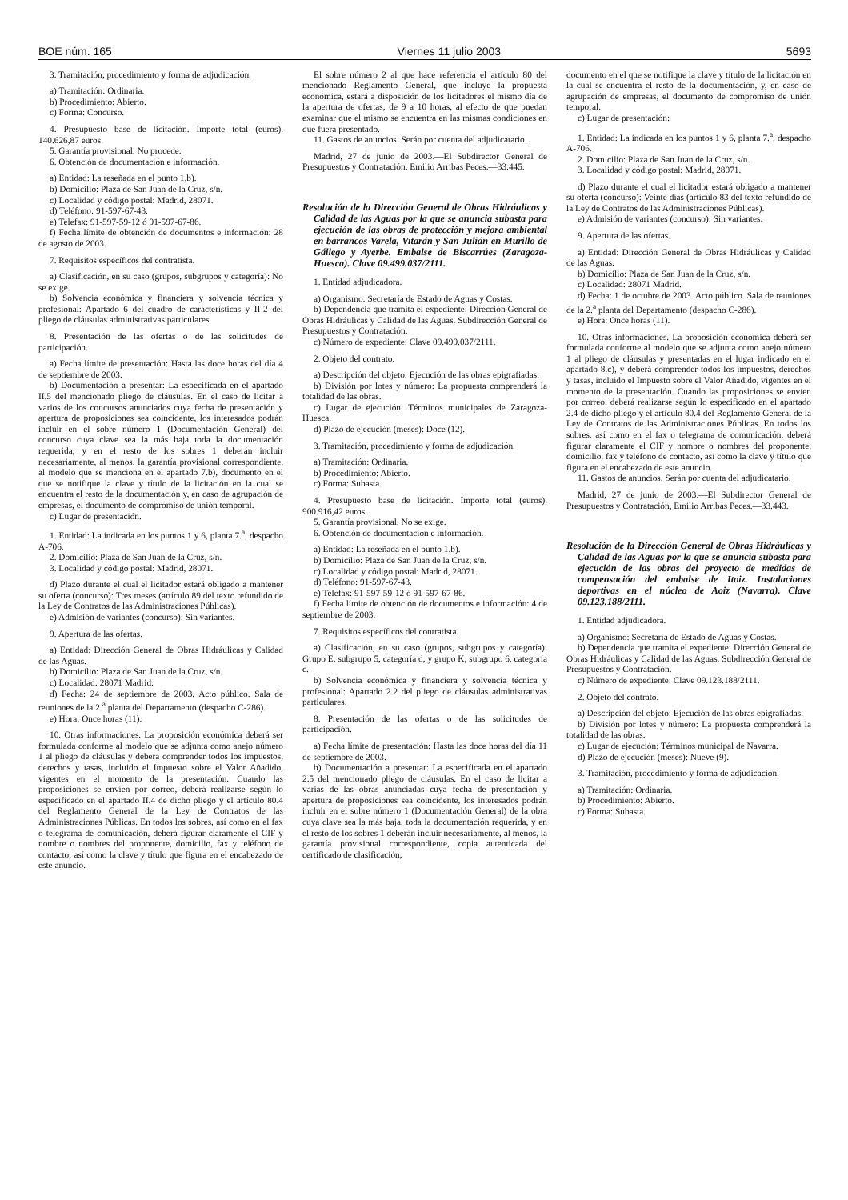BOE núm. 165 Viernes 11 julio 2003 5693
3. Tramitación, procedimiento y forma de adjudicación.
a) Tramitación: Ordinaria.
b) Procedimiento: Abierto.
c) Forma: Concurso.
4. Presupuesto base de licitación. Importe total (euros). 140.626,87 euros.
5. Garantía provisional. No procede.
6. Obtención de documentación e información.
a) Entidad: La reseñada en el punto 1.b).
b) Domicilio: Plaza de San Juan de la Cruz, s/n.
c) Localidad y código postal: Madrid, 28071.
d) Teléfono: 91-597-67-43.
e) Telefax: 91-597-59-12 ó 91-597-67-86.
f) Fecha límite de obtención de documentos e información: 28 de agosto de 2003.
7. Requisitos específicos del contratista.
a) Clasificación, en su caso (grupos, subgrupos y categoría): No se exige.
b) Solvencia económica y financiera y solvencia técnica y profesional: Apartado 6 del cuadro de características y II-2 del pliego de cláusulas administrativas particulares.
8. Presentación de las ofertas o de las solicitudes de participación.
a) Fecha límite de presentación: Hasta las doce horas del día 4 de septiembre de 2003.
b) Documentación a presentar: La especificada en el apartado II.5 del mencionado pliego de cláusulas. En el caso de licitar a varios de los concursos anunciados cuya fecha de presentación y apertura de proposiciones sea coincidente, los interesados podrán incluir en el sobre número 1 (Documentación General) del concurso cuya clave sea la más baja toda la documentación requerida, y en el resto de los sobres 1 deberán incluir necesariamente, al menos, la garantía provisional correspondiente, al modelo que se menciona en el apartado 7.b), documento en el que se notifique la clave y título de la licitación en la cual se encuentra el resto de la documentación y, en caso de agrupación de empresas, el documento de compromiso de unión temporal.
c) Lugar de presentación.
1. Entidad: La indicada en los puntos 1 y 6, planta 7.<sup>a</sup>, despacho A-706.
2. Domicilio: Plaza de San Juan de la Cruz, s/n.
3. Localidad y código postal: Madrid, 28071.
d) Plazo durante el cual el licitador estará obligado a mantener su oferta (concurso): Tres meses (artículo 89 del texto refundido de la Ley de Contratos de las Administraciones Públicas).
e) Admisión de variantes (concurso): Sin variantes.
9. Apertura de las ofertas.
a) Entidad: Dirección General de Obras Hidráulicas y Calidad de las Aguas.
b) Domicilio: Plaza de San Juan de la Cruz, s/n.
c) Localidad: 28071 Madrid.
d) Fecha: 24 de septiembre de 2003. Acto público. Sala de reuniones de la 2.<sup>a</sup> planta del Departamento (despacho C-286).
e) Hora: Once horas (11).
10. Otras informaciones. La proposición económica deberá ser formulada conforme al modelo que se adjunta como anejo número 1 al pliego de cláusulas y deberá comprender todos los impuestos, derechos y tasas, incluido el Impuesto sobre el Valor Añadido, vigentes en el momento de la presentación. Cuando las proposiciones se envíen por correo, deberá realizarse según lo especificado en el apartado II.4 de dicho pliego y el artículo 80.4 del Reglamento General de la Ley de Contratos de las Administraciones Públicas. En todos los sobres, así como en el fax o telegrama de comunicación, deberá figurar claramente el CIF y nombre o nombres del proponente, domicilio, fax y teléfono de contacto, así como la clave y título que figura en el encabezado de este anuncio.
El sobre número 2 al que hace referencia el artículo 80 del mencionado Reglamento General, que incluye la propuesta económica, estará a disposición de los licitadores el mismo día de la apertura de ofertas, de 9 a 10 horas, al efecto de que puedan examinar que el mismo se encuentra en las mismas condiciones en que fuera presentado.
11. Gastos de anuncios. Serán por cuenta del adjudicatario.
Madrid, 27 de junio de 2003.—El Subdirector General de Presupuestos y Contratación, Emilio Arribas Peces.—33.445.
Resolución de la Dirección General de Obras Hidráulicas y Calidad de las Aguas por la que se anuncia subasta para ejecución de las obras de protección y mejora ambiental en barrancos Varela, Vitarán y San Julián en Murillo de Gállego y Ayerbe. Embalse de Biscarrúes (Zaragoza-Huesca). Clave 09.499.037/2111.
1. Entidad adjudicadora.
a) Organismo: Secretaría de Estado de Aguas y Costas.
b) Dependencia que tramita el expediente: Dirección General de Obras Hidráulicas y Calidad de las Aguas. Subdirección General de Presupuestos y Contratación.
c) Número de expediente: Clave 09.499.037/2111.
2. Objeto del contrato.
a) Descripción del objeto: Ejecución de las obras epigrafiadas.
b) División por lotes y número: La propuesta comprenderá la totalidad de las obras.
c) Lugar de ejecución: Términos municipales de Zaragoza-Huesca.
d) Plazo de ejecución (meses): Doce (12).
3. Tramitación, procedimiento y forma de adjudicación.
a) Tramitación: Ordinaria.
b) Procedimiento: Abierto.
c) Forma: Subasta.
4. Presupuesto base de licitación. Importe total (euros). 900.916,42 euros.
5. Garantía provisional. No se exige.
6. Obtención de documentación e información.
a) Entidad: La reseñada en el punto 1.b).
b) Domicilio: Plaza de San Juan de la Cruz, s/n.
c) Localidad y código postal: Madrid, 28071.
d) Teléfono: 91-597-67-43.
e) Telefax: 91-597-59-12 ó 91-597-67-86.
f) Fecha límite de obtención de documentos e información: 4 de septiembre de 2003.
7. Requisitos específicos del contratista.
a) Clasificación, en su caso (grupos, subgrupos y categoría): Grupo E, subgrupo 5, categoría d, y grupo K, subgrupo 6, categoría c.
b) Solvencia económica y financiera y solvencia técnica y profesional: Apartado 2.2 del pliego de cláusulas administrativas particulares.
8. Presentación de las ofertas o de las solicitudes de participación.
a) Fecha límite de presentación: Hasta las doce horas del día 11 de septiembre de 2003.
b) Documentación a presentar: La especificada en el apartado 2.5 del mencionado pliego de cláusulas. En el caso de licitar a varias de las obras anunciadas cuya fecha de presentación y apertura de proposiciones sea coincidente, los interesados podrán incluir en el sobre número 1 (Documentación General) de la obra cuya clave sea la más baja, toda la documentación requerida, y en el resto de los sobres 1 deberán incluir necesariamente, al menos, la garantía provisional correspondiente, copia autenticada del certificado de clasificación,
documento en el que se notifique la clave y título de la licitación en la cual se encuentra el resto de la documentación, y, en caso de agrupación de empresas, el documento de compromiso de unión temporal.
c) Lugar de presentación:
1. Entidad: La indicada en los puntos 1 y 6, planta 7.<sup>a</sup>, despacho A-706.
2. Domicilio: Plaza de San Juan de la Cruz, s/n.
3. Localidad y código postal: Madrid, 28071.
d) Plazo durante el cual el licitador estará obligado a mantener su oferta (concurso): Veinte días (artículo 83 del texto refundido de la Ley de Contratos de las Administraciones Públicas).
e) Admisión de variantes (concurso): Sin variantes.
9. Apertura de las ofertas.
a) Entidad: Dirección General de Obras Hidráulicas y Calidad de las Aguas.
b) Domicilio: Plaza de San Juan de la Cruz, s/n.
c) Localidad: 28071 Madrid.
d) Fecha: 1 de octubre de 2003. Acto público. Sala de reuniones de la 2.<sup>a</sup> planta del Departamento (despacho C-286).
e) Hora: Once horas (11).
10. Otras informaciones. La proposición económica deberá ser formulada conforme al modelo que se adjunta como anejo número 1 al pliego de cláusulas y presentadas en el lugar indicado en el apartado 8.c), y deberá comprender todos los impuestos, derechos y tasas, incluido el Impuesto sobre el Valor Añadido, vigentes en el momento de la presentación. Cuando las proposiciones se envíen por correo, deberá realizarse según lo especificado en el apartado 2.4 de dicho pliego y el artículo 80.4 del Reglamento General de la Ley de Contratos de las Administraciones Públicas. En todos los sobres, así como en el fax o telegrama de comunicación, deberá figurar claramente el CIF y nombre o nombres del proponente, domicilio, fax y teléfono de contacto, así como la clave y título que figura en el encabezado de este anuncio.
11. Gastos de anuncios. Serán por cuenta del adjudicatario.
Madrid, 27 de junio de 2003.—El Subdirector General de Presupuestos y Contratación, Emilio Arribas Peces.—33.443.
Resolución de la Dirección General de Obras Hidráulicas y Calidad de las Aguas por la que se anuncia subasta para ejecución de las obras del proyecto de medidas de compensación del embalse de Itoiz. Instalaciones deportivas en el núcleo de Aoiz (Navarra). Clave 09.123.188/2111.
1. Entidad adjudicadora.
a) Organismo: Secretaría de Estado de Aguas y Costas.
b) Dependencia que tramita el expediente: Dirección General de Obras Hidráulicas y Calidad de las Aguas. Subdirección General de Presupuestos y Contratación.
c) Número de expediente: Clave 09.123.188/2111.
2. Objeto del contrato.
a) Descripción del objeto: Ejecución de las obras epigrafiadas.
b) División por lotes y número: La propuesta comprenderá la totalidad de las obras.
c) Lugar de ejecución: Términos municipal de Navarra.
d) Plazo de ejecución (meses): Nueve (9).
3. Tramitación, procedimiento y forma de adjudicación.
a) Tramitación: Ordinaria.
b) Procedimiento: Abierto.
c) Forma: Subasta.